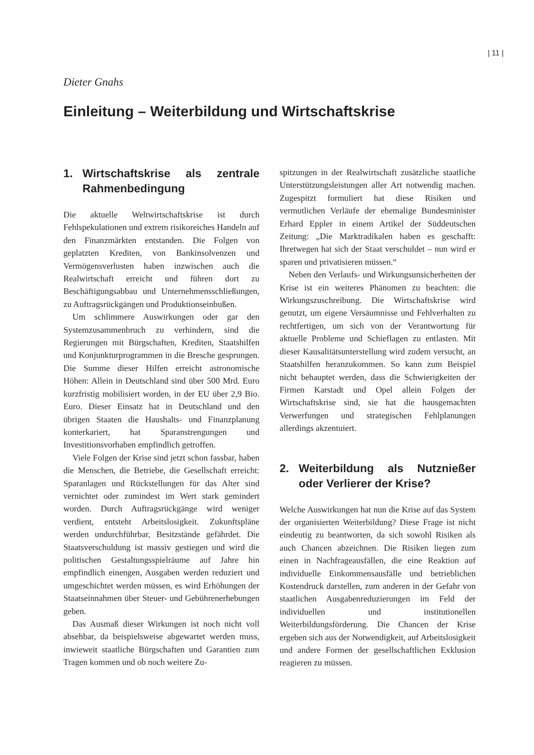| 11 |
Dieter Gnahs
Einleitung – Weiterbildung und Wirtschaftskrise
1. Wirtschaftskrise als zentrale Rahmenbedingung
Die aktuelle Weltwirtschaftskrise ist durch Fehlspekulationen und extrem risikoreiches Handeln auf den Finanzmärkten entstanden. Die Folgen von geplatzten Krediten, von Bankinsolvenzen und Vermögensverlusten haben inzwischen auch die Realwirtschaft erreicht und führen dort zu Beschäftigungsabbau und Unternehmensschließungen, zu Auftragsrückgängen und Produktionseinbußen.
Um schlimmere Auswirkungen oder gar den Systemzusammenbruch zu verhindern, sind die Regierungen mit Bürgschaften, Krediten, Staatshilfen und Konjunkturprogrammen in die Bresche gesprungen. Die Summe dieser Hilfen erreicht astronomische Höhen: Allein in Deutschland sind über 500 Mrd. Euro kurzfristig mobilisiert worden, in der EU über 2,9 Bio. Euro. Dieser Einsatz hat in Deutschland und den übrigen Staaten die Haushalts- und Finanzplanung konterkariert, hat Sparanstrengungen und Investitionsvorhaben empfindlich getroffen.
Viele Folgen der Krise sind jetzt schon fassbar, haben die Menschen, die Betriebe, die Gesellschaft erreicht: Sparanlagen und Rückstellungen für das Alter sind vernichtet oder zumindest im Wert stark gemindert worden. Durch Auftragsrückgänge wird weniger verdient, entsteht Arbeitslosigkeit. Zukunftspläne werden undurchführbar, Besitzstände gefährdet. Die Staatsverschuldung ist massiv gestiegen und wird die politischen Gestaltungsspielräume auf Jahre hin empfindlich einengen, Ausgaben werden reduziert und umgeschichtet werden müssen, es wird Erhöhungen der Staatseinnahmen über Steuer- und Gebührenerhebungen geben.
Das Ausmaß dieser Wirkungen ist noch nicht voll absehbar, da beispielsweise abgewartet werden muss, inwieweit staatliche Bürgschaften und Garantien zum Tragen kommen und ob noch weitere Zu-
spitzungen in der Realwirtschaft zusätzliche staatliche Unterstützungsleistungen aller Art notwendig machen. Zugespitzt formuliert hat diese Risiken und vermutlichen Verläufe der ehemalige Bundesminister Erhard Eppler in einem Artikel der Süddeutschen Zeitung: „Die Marktradikalen haben es geschafft: Ihretwegen hat sich der Staat verschuldet – nun wird er sparen und privatisieren müssen.“
Neben den Verlaufs- und Wirkungsunsicherheiten der Krise ist ein weiteres Phänomen zu beachten: die Wirkungszuschreibung. Die Wirtschaftskrise wird genutzt, um eigene Versäumnisse und Fehlverhalten zu rechtfertigen, um sich von der Verantwortung für aktuelle Probleme und Schieflagen zu entlasten. Mit dieser Kausalitätsunterstellung wird zudem versucht, an Staatshilfen heranzukommen. So kann zum Beispiel nicht behauptet werden, dass die Schwierigkeiten der Firmen Karstadt und Opel allein Folgen der Wirtschaftskrise sind, sie hat die hausgemachten Verwerfungen und strategischen Fehlplanungen allerdings akzentuiert.
2. Weiterbildung als Nutznießer oder Verlierer der Krise?
Welche Auswirkungen hat nun die Krise auf das System der organisierten Weiterbildung? Diese Frage ist nicht eindeutig zu beantworten, da sich sowohl Risiken als auch Chancen abzeichnen. Die Risiken liegen zum einen in Nachfrageausfällen, die eine Reaktion auf individuelle Einkommensausfälle und betrieblichen Kostendruck darstellen, zum anderen in der Gefahr von staatlichen Ausgabenreduzierungen im Feld der individuellen und institutionellen Weiterbildungsförderung. Die Chancen der Krise ergeben sich aus der Notwendigkeit, auf Arbeitslosigkeit und andere Formen der gesellschaftlichen Exklusion reagieren zu müssen.